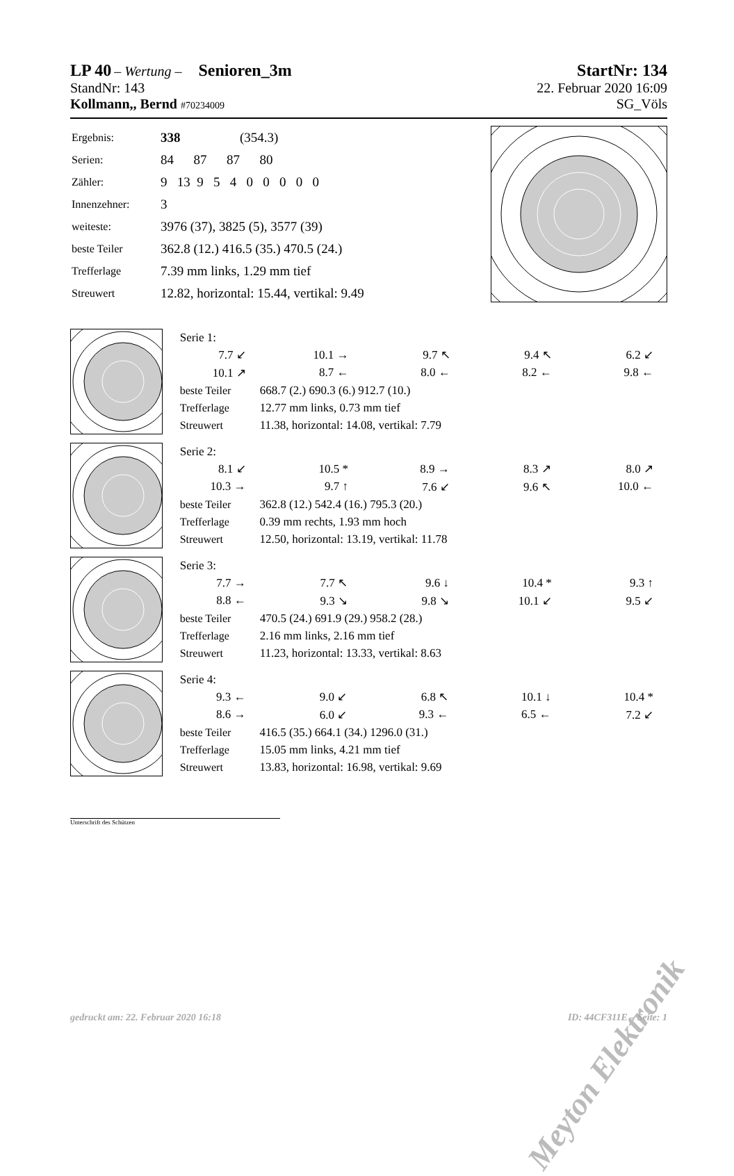LP 40 – Wertung – Senioren_3m
StartNr: 134
StandNr: 143 22. Februar 2020 16:09
Kollmann,, Bernd #70234009
SG_Völs
| Ergebnis: | 338 (354.3) |
| Serien: | 84 87 87 80 |
| Zähler: | 9 13 9 5 4 0 0 0 0 0 |
| Innenzehner: | 3 |
| weiteste: | 3976 (37), 3825 (5), 3577 (39) |
| beste Teiler | 362.8 (12.) 416.5 (35.) 470.5 (24.) |
| Trefferlage | 7.39 mm links, 1.29 mm tief |
| Streuwert | 12.82, horizontal: 15.44, vertikal: 9.49 |
| Serie 1: | | | | |
| 7.7 ↙ | 10.1 → | 9.7 ↖ | 9.4 ↖ | 6.2 ↙ |
| 10.1 ↗ | 8.7 ← | 8.0 ← | 8.2 ← | 9.8 ← |
| beste Teiler | 668.7 (2.) 690.3 (6.) 912.7 (10.) | | | |
| Trefferlage | 12.77 mm links, 0.73 mm tief | | | |
| Streuwert | 11.38, horizontal: 14.08, vertikal: 7.79 | | | |
| Serie 2: | | | | |
| 8.1 ↙ | 10.5 * | 8.9 → | 8.3 ↗ | 8.0 ↗ |
| 10.3 → | 9.7 ↑ | 7.6 ↙ | 9.6 ↖ | 10.0 ← |
| beste Teiler | 362.8 (12.) 542.4 (16.) 795.3 (20.) | | | |
| Trefferlage | 0.39 mm rechts, 1.93 mm hoch | | | |
| Streuwert | 12.50, horizontal: 13.19, vertikal: 11.78 | | | |
| Serie 3: | | | | |
| 7.7 → | 7.7 ↖ | 9.6 ↓ | 10.4 * | 9.3 ↑ |
| 8.8 ← | 9.3 ↘ | 9.8 ↘ | 10.1 ↙ | 9.5 ↙ |
| beste Teiler | 470.5 (24.) 691.9 (29.) 958.2 (28.) | | | |
| Trefferlage | 2.16 mm links, 2.16 mm tief | | | |
| Streuwert | 11.23, horizontal: 13.33, vertikal: 8.63 | | | |
| Serie 4: | | | | |
| 9.3 ← | 9.0 ↙ | 6.8 ↖ | 10.1 ↓ | 10.4 * |
| 8.6 → | 6.0 ↙ | 9.3 ← | 6.5 ← | 7.2 ↙ |
| beste Teiler | 416.5 (35.) 664.1 (34.) 1296.0 (31.) | | | |
| Trefferlage | 15.05 mm links, 4.21 mm tief | | | |
| Streuwert | 13.83, horizontal: 16.98, vertikal: 9.69 | | | |
Unterschrift des Schützen
Meyton Elektronik
gedruckt am: 22. Februar 2020 16:18
ID: 44CF311E – Seite: 1